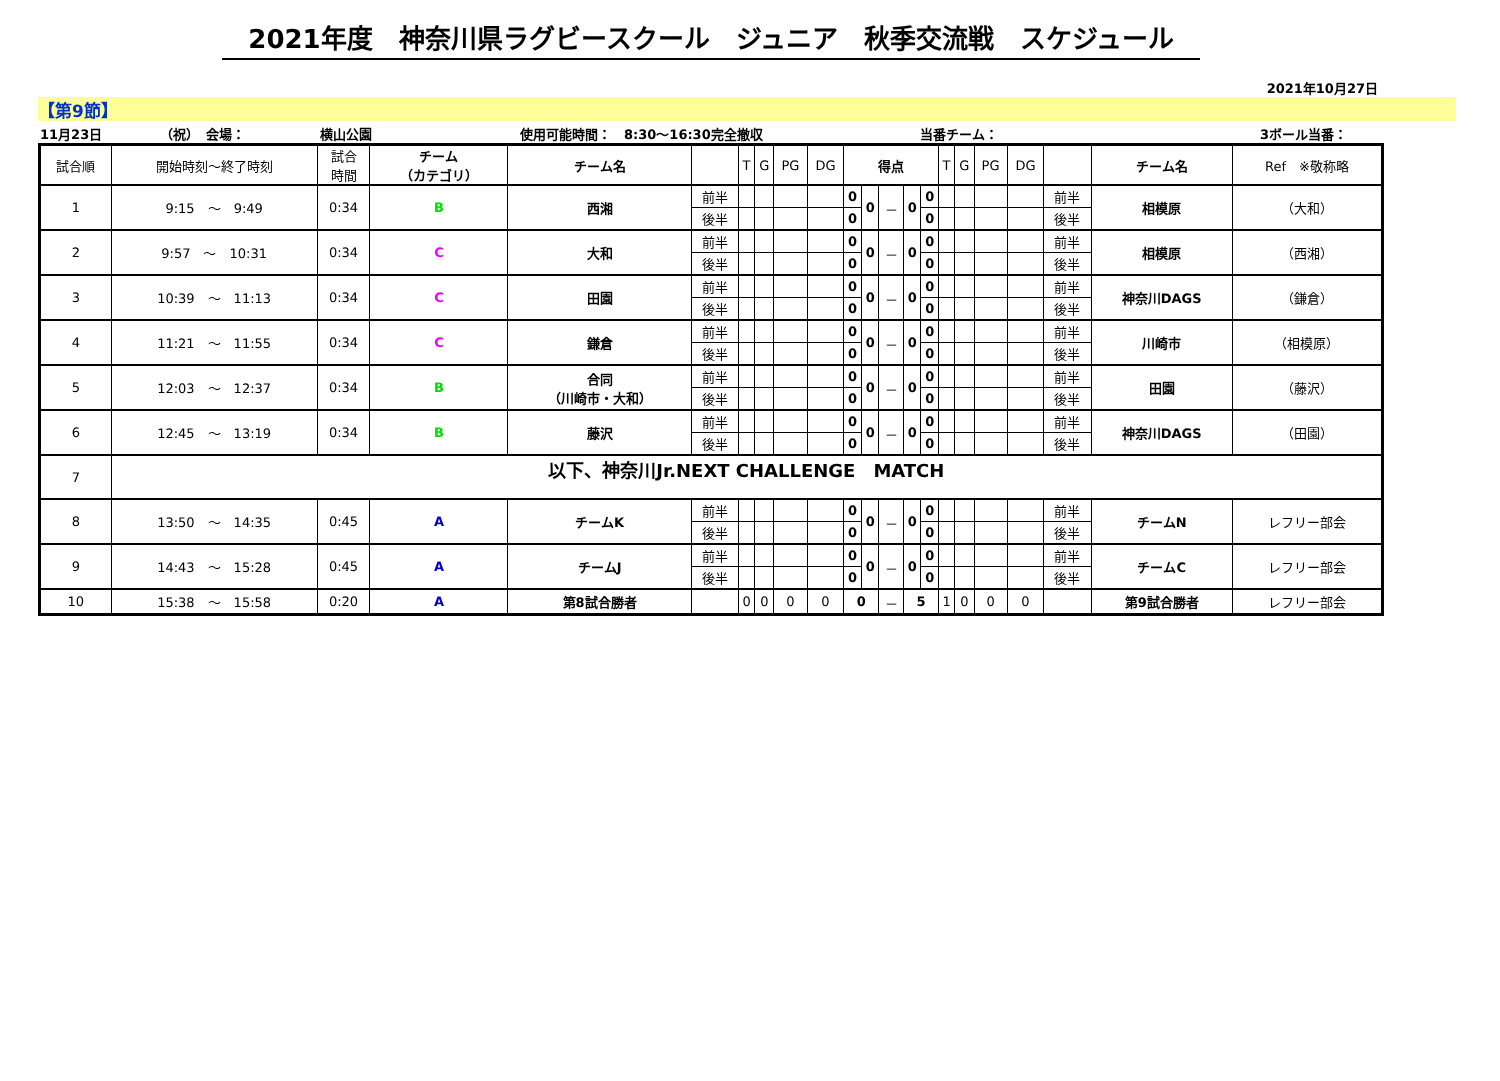2021年度　神奈川県ラグビースクール　ジュニア　秋季交流戦　スケジュール
2021年10月27日
【第9節】
11月23日 （祝）　会場： 横山公園 使用可能時間：　8:30～16:30完全撤収 当番チーム： 3ボール当番：
| 試合順 | 開始時刻～終了時刻 | 試合 時間 | チーム （カテゴリ） | チーム名 | | T | G | PG | DG | 得点 | | | | | T | G | PG | DG | | チーム名 | Ref ※敬称略 |
| --- | --- | --- | --- | --- | --- | --- | --- | --- | --- | --- | --- | --- | --- | --- | --- | --- | --- | --- | --- | --- | --- |
| 1 | 9:15 ～ 9:49 | 0:34 | B | 西湘 | 前半 | | | | | 0 | 0 | － | 0 | 0 | | | | | 前半 | 相模原 | （大和） |
| | | | | | 後半 | | | | | 0 | | | | 0 | | | | | 後半 | | |
| 2 | 9:57 ～ 10:31 | 0:34 | C | 大和 | 前半 | | | | | 0 | 0 | － | 0 | 0 | | | | | 前半 | 相模原 | （西湘） |
| | | | | | 後半 | | | | | 0 | | | | 0 | | | | | 後半 | | |
| 3 | 10:39 ～ 11:13 | 0:34 | C | 田園 | 前半 | | | | | 0 | 0 | － | 0 | 0 | | | | | 前半 | 神奈川DAGS | （鎌倉） |
| | | | | | 後半 | | | | | 0 | | | | 0 | | | | | 後半 | | |
| 4 | 11:21 ～ 11:55 | 0:34 | C | 鎌倉 | 前半 | | | | | 0 | 0 | － | 0 | 0 | | | | | 前半 | 川崎市 | （相模原） |
| | | | | | 後半 | | | | | 0 | | | | 0 | | | | | 後半 | | |
| 5 | 12:03 ～ 12:37 | 0:34 | B | 合同 （川崎市・大和） | 前半 | | | | | 0 | 0 | － | 0 | 0 | | | | | 前半 | 田園 | （藤沢） |
| | | | | | 後半 | | | | | 0 | | | | 0 | | | | | 後半 | | |
| 6 | 12:45 ～ 13:19 | 0:34 | B | 藤沢 | 前半 | | | | | 0 | 0 | － | 0 | 0 | | | | | 前半 | 神奈川DAGS | （田園） |
| | | | | | 後半 | | | | | 0 | | | | 0 | | | | | 後半 | | |
| 7 | 以下、神奈川Jr.NEXT CHALLENGE MATCH | | | | | | | | | | | | | | | | | | | | |
| 8 | 13:50 ～ 14:35 | 0:45 | A | チームK | 前半 | | | | | 0 | 0 | － | 0 | 0 | | | | | 前半 | チームN | レフリー部会 |
| | | | | | 後半 | | | | | 0 | | | | 0 | | | | | 後半 | | |
| 9 | 14:43 ～ 15:28 | 0:45 | A | チームJ | 前半 | | | | | 0 | 0 | － | 0 | 0 | | | | | 前半 | チームC | レフリー部会 |
| | | | | | 後半 | | | | | 0 | | | | 0 | | | | | 後半 | | |
| 10 | 15:38 ～ 15:58 | 0:20 | A | 第8試合勝者 | | 0 | 0 | 0 | 0 | 0 | | － | 5 | | 1 | 0 | 0 | 0 | | 第9試合勝者 | レフリー部会 |